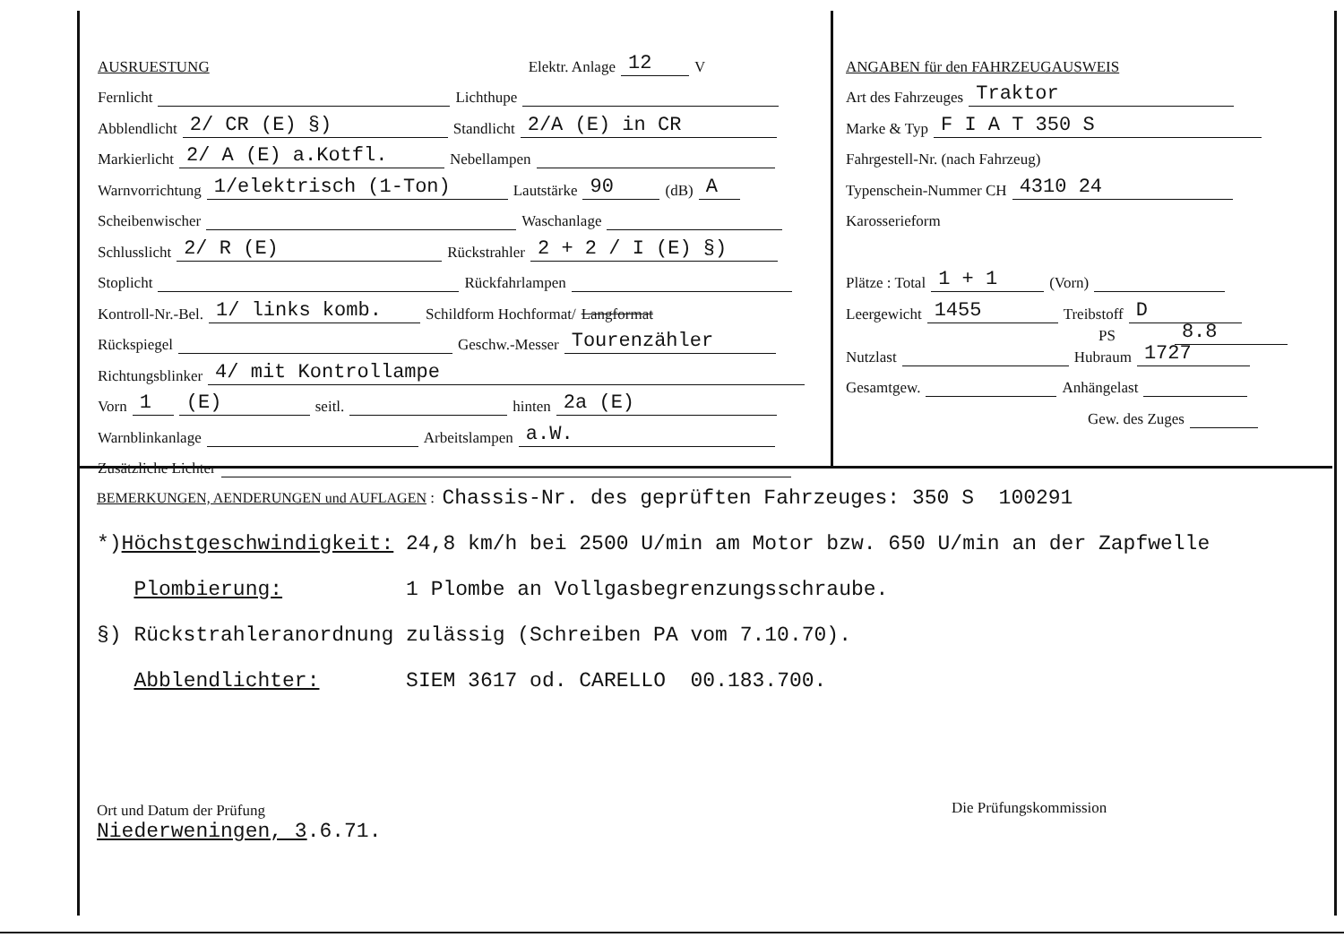AUSRUESTUNG Elektr. Anlage 12 V
Fernlicht Lichthupe
Abblendlicht 2/ CR (E) §) Standlicht 2/A (E) in CR
Markierlicht 2/ A (E) a.Kotfl. Nebellampen
Warnvorrichtung 1/elektrisch (1-Ton) Lautstärke 90 (dB) A
Scheibenwischer Waschanlage
Schlusslicht 2/ R (E) Rückstrahler 2 + 2 / I (E) §)
Stoplicht Rückfahrlampen
Kontroll-Nr.-Bel. 1/ links komb. Schildform Hochformat/ Langformat
Rückspiegel Geschw.-Messer Tourenzähler
Richtungsblinker 4/ mit Kontrollampe
Vorn 1 (E) seitl. hinten 2a (E)
Warnblinkanlage Arbeitslampen a.W.
Zusätzliche Lichter
ANGABEN für den FAHRZEUGAUSWEIS
Art des Fahrzeuges Traktor
Marke & Typ F I A T 350 S
Fahrgestell-Nr. (nach Fahrzeug)
Typenschein-Nummer CH 4310 24
Karosserieform
Plätze : Total 1 + 1 (Vorn)
Leergewicht 1455 Treibstoff D
PS 8.8
Nutzlast Hubraum 1727
Gesamtgew. Anhängelast
Gew. des Zuges
BEMERKUNGEN, AENDERUNGEN und AUFLAGEN : Chassis-Nr. des geprüften Fahrzeuges: 350 S 100291
*) Höchstgeschwindigkeit: 24,8 km/h bei 2500 U/min am Motor bzw. 650 U/min an der Zapfwelle
Plombierung: 1 Plombe an Vollgasbegrenzungsschraube.
§) Rückstrahleranordnung zulässig (Schreiben PA vom 7.10.70).
Abblendlichter: SIEM 3617 od. CARELLO 00.183.700.
Ort und Datum der Prüfung
Niederweningen, 3.6.71.
Die Prüfungskommission